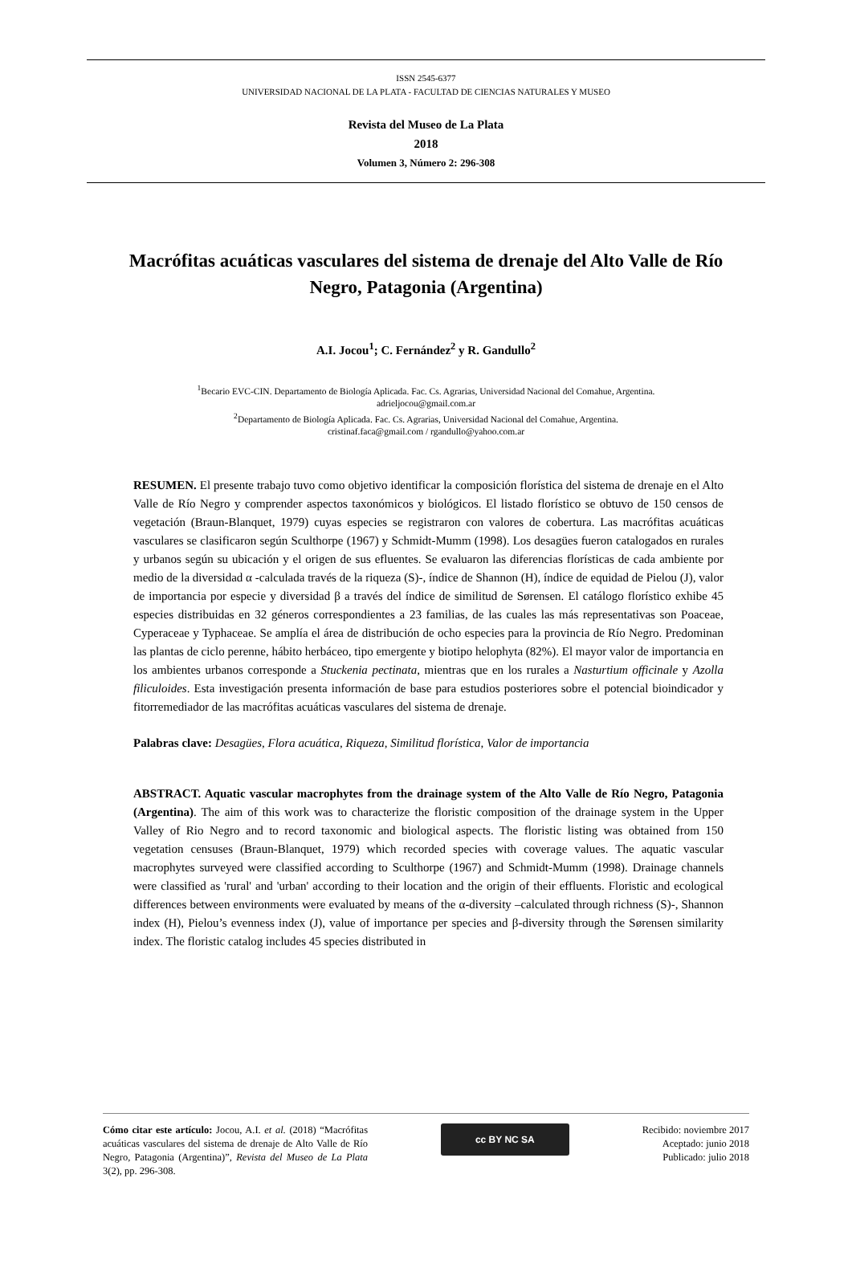ISSN 2545-6377
UNIVERSIDAD NACIONAL DE LA PLATA - FACULTAD DE CIENCIAS NATURALES Y MUSEO
Revista del Museo de La Plata
2018
Volumen 3, Número 2: 296-308
Macrófitas acuáticas vasculares del sistema de drenaje del Alto Valle de Río Negro, Patagonia (Argentina)
A.I. Jocou<sup>1</sup>; C. Fernández<sup>2</sup> y R. Gandullo<sup>2</sup>
<sup>1</sup> Becario EVC-CIN. Departamento de Biología Aplicada. Fac. Cs. Agrarias, Universidad Nacional del Comahue, Argentina.
adrieljocou@gmail.com.ar
<sup>2</sup> Departamento de Biología Aplicada. Fac. Cs. Agrarias, Universidad Nacional del Comahue, Argentina.
cristinaf.faca@gmail.com / rgandullo@yahoo.com.ar
RESUMEN. El presente trabajo tuvo como objetivo identificar la composición florística del sistema de drenaje en el Alto Valle de Río Negro y comprender aspectos taxonómicos y biológicos. El listado florístico se obtuvo de 150 censos de vegetación (Braun-Blanquet, 1979) cuyas especies se registraron con valores de cobertura. Las macrófitas acuáticas vasculares se clasificaron según Sculthorpe (1967) y Schmidt-Mumm (1998). Los desagües fueron catalogados en rurales y urbanos según su ubicación y el origen de sus efluentes. Se evaluaron las diferencias florísticas de cada ambiente por medio de la diversidad α -calculada través de la riqueza (S)-, índice de Shannon (H), índice de equidad de Pielou (J), valor de importancia por especie y diversidad β a través del índice de similitud de Sørensen. El catálogo florístico exhibe 45 especies distribuidas en 32 géneros correspondientes a 23 familias, de las cuales las más representativas son Poaceae, Cyperaceae y Typhaceae. Se amplía el área de distribución de ocho especies para la provincia de Río Negro. Predominan las plantas de ciclo perenne, hábito herbáceo, tipo emergente y biotipo helophyta (82%). El mayor valor de importancia en los ambientes urbanos corresponde a Stuckenia pectinata, mientras que en los rurales a Nasturtium officinale y Azolla filiculoides. Esta investigación presenta información de base para estudios posteriores sobre el potencial bioindicador y fitorremediador de las macrófitas acuáticas vasculares del sistema de drenaje.
Palabras clave: Desagües, Flora acuática, Riqueza, Similitud florística, Valor de importancia
ABSTRACT. Aquatic vascular macrophytes from the drainage system of the Alto Valle de Río Negro, Patagonia (Argentina). The aim of this work was to characterize the floristic composition of the drainage system in the Upper Valley of Rio Negro and to record taxonomic and biological aspects. The floristic listing was obtained from 150 vegetation censuses (Braun-Blanquet, 1979) which recorded species with coverage values. The aquatic vascular macrophytes surveyed were classified according to Sculthorpe (1967) and Schmidt-Mumm (1998). Drainage channels were classified as 'rural' and 'urban' according to their location and the origin of their effluents. Floristic and ecological differences between environments were evaluated by means of the α-diversity –calculated through richness (S)-, Shannon index (H), Pielou’s evenness index (J), value of importance per species and β-diversity through the Sørensen similarity index. The floristic catalog includes 45 species distributed in
Cómo citar este artículo: Jocou, A.I. et al. (2018) “Macrófitas acuáticas vasculares del sistema de drenaje de Alto Valle de Río Negro, Patagonia (Argentina)”, Revista del Museo de La Plata 3(2), pp. 296-308.
cc BY NC SA
Recibido: noviembre 2017
Aceptado: junio 2018
Publicado: julio 2018